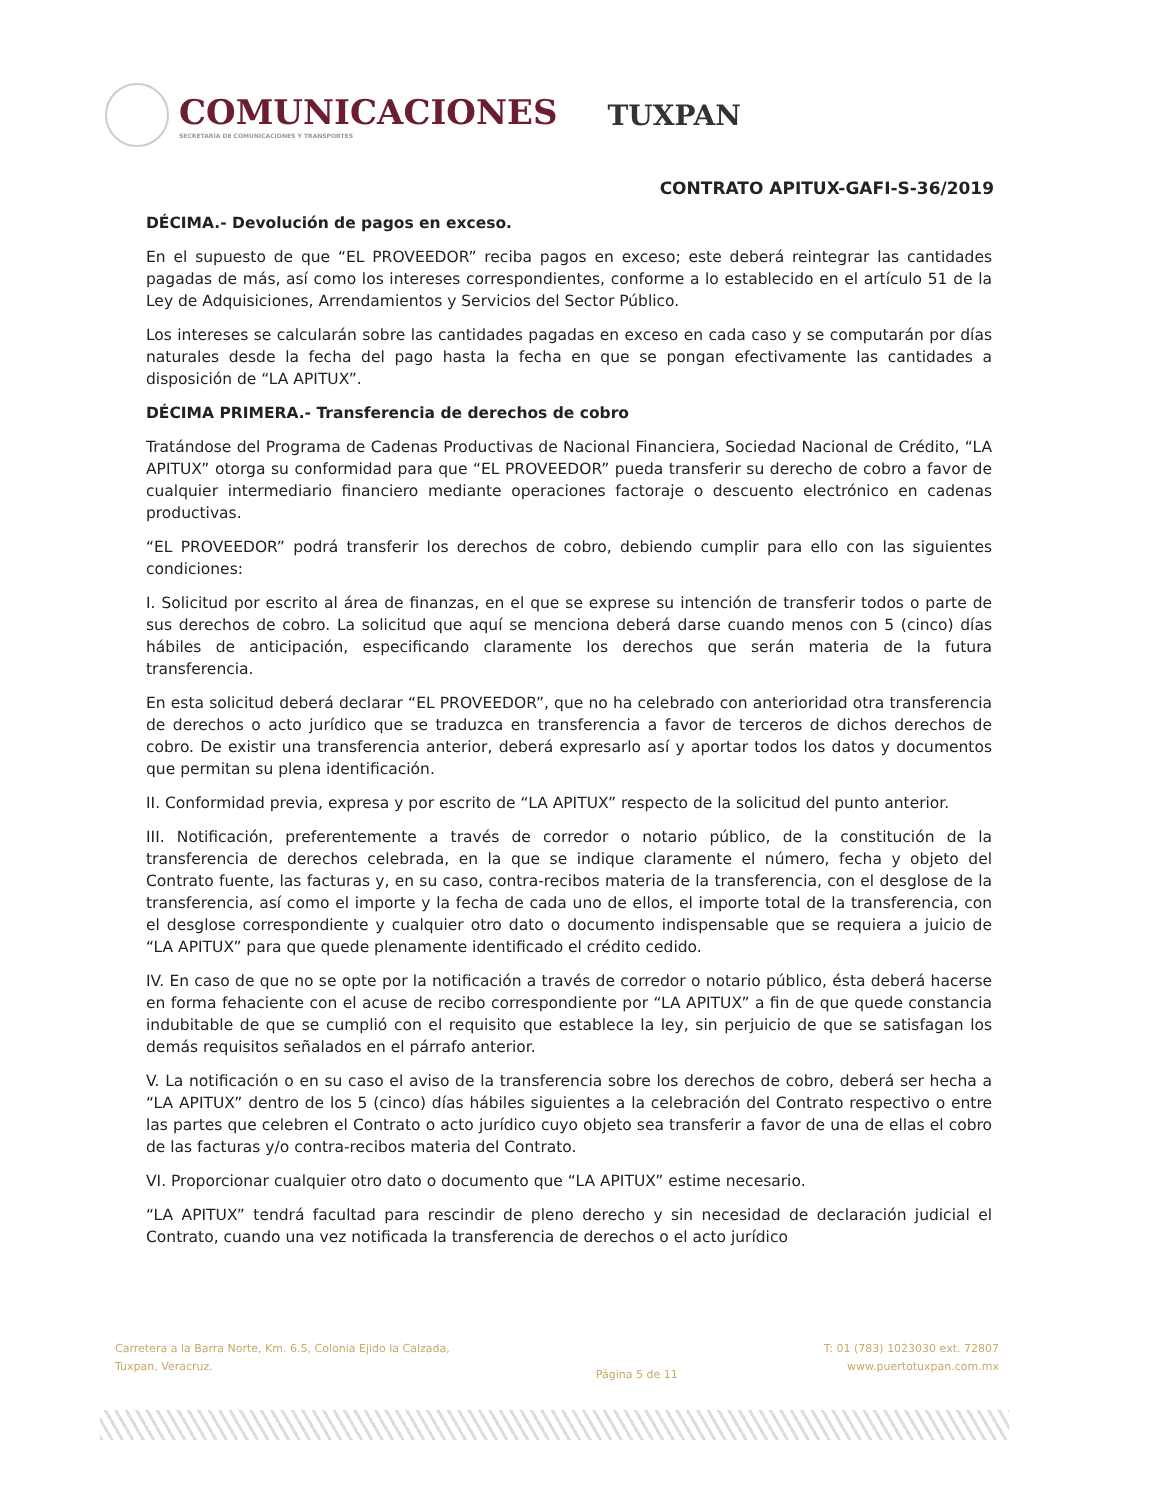COMUNICACIONES
SECRETARÍA DE COMUNICACIONES Y TRANSPORTES
TUXPAN
CONTRATO APITUX-GAFI-S-36/2019
DÉCIMA.- Devolución de pagos en exceso.
En el supuesto de que “EL PROVEEDOR” reciba pagos en exceso; este deberá reintegrar las cantidades pagadas de más, así como los intereses correspondientes, conforme a lo establecido en el artículo 51 de la Ley de Adquisiciones, Arrendamientos y Servicios del Sector Público.
Los intereses se calcularán sobre las cantidades pagadas en exceso en cada caso y se computarán por días naturales desde la fecha del pago hasta la fecha en que se pongan efectivamente las cantidades a disposición de “LA APITUX”.
DÉCIMA PRIMERA.- Transferencia de derechos de cobro
Tratándose del Programa de Cadenas Productivas de Nacional Financiera, Sociedad Nacional de Crédito, “LA APITUX” otorga su conformidad para que “EL PROVEEDOR” pueda transferir su derecho de cobro a favor de cualquier intermediario financiero mediante operaciones factoraje o descuento electrónico en cadenas productivas.
“EL PROVEEDOR” podrá transferir los derechos de cobro, debiendo cumplir para ello con las siguientes condiciones:
I. Solicitud por escrito al área de finanzas, en el que se exprese su intención de transferir todos o parte de sus derechos de cobro. La solicitud que aquí se menciona deberá darse cuando menos con 5 (cinco) días hábiles de anticipación, especificando claramente los derechos que serán materia de la futura transferencia.
En esta solicitud deberá declarar “EL PROVEEDOR”, que no ha celebrado con anterioridad otra transferencia de derechos o acto jurídico que se traduzca en transferencia a favor de terceros de dichos derechos de cobro. De existir una transferencia anterior, deberá expresarlo así y aportar todos los datos y documentos que permitan su plena identificación.
II. Conformidad previa, expresa y por escrito de “LA APITUX” respecto de la solicitud del punto anterior.
III. Notificación, preferentemente a través de corredor o notario público, de la constitución de la transferencia de derechos celebrada, en la que se indique claramente el número, fecha y objeto del Contrato fuente, las facturas y, en su caso, contra-recibos materia de la transferencia, con el desglose de la transferencia, así como el importe y la fecha de cada uno de ellos, el importe total de la transferencia, con el desglose correspondiente y cualquier otro dato o documento indispensable que se requiera a juicio de “LA APITUX” para que quede plenamente identificado el crédito cedido.
IV. En caso de que no se opte por la notificación a través de corredor o notario público, ésta deberá hacerse en forma fehaciente con el acuse de recibo correspondiente por “LA APITUX” a fin de que quede constancia indubitable de que se cumplió con el requisito que establece la ley, sin perjuicio de que se satisfagan los demás requisitos señalados en el párrafo anterior.
V. La notificación o en su caso el aviso de la transferencia sobre los derechos de cobro, deberá ser hecha a “LA APITUX” dentro de los 5 (cinco) días hábiles siguientes a la celebración del Contrato respectivo o entre las partes que celebren el Contrato o acto jurídico cuyo objeto sea transferir a favor de una de ellas el cobro de las facturas y/o contra-recibos materia del Contrato.
VI. Proporcionar cualquier otro dato o documento que “LA APITUX” estime necesario.
“LA APITUX” tendrá facultad para rescindir de pleno derecho y sin necesidad de declaración judicial el Contrato, cuando una vez notificada la transferencia de derechos o el acto jurídico
Carretera a la Barra Norte, Km. 6.5, Colonia Ejido la Calzada,
Tuxpan, Veracruz.
Página 5 de 11
T: 01 (783) 1023030 ext. 72807
www.puertotuxpan.com.mx